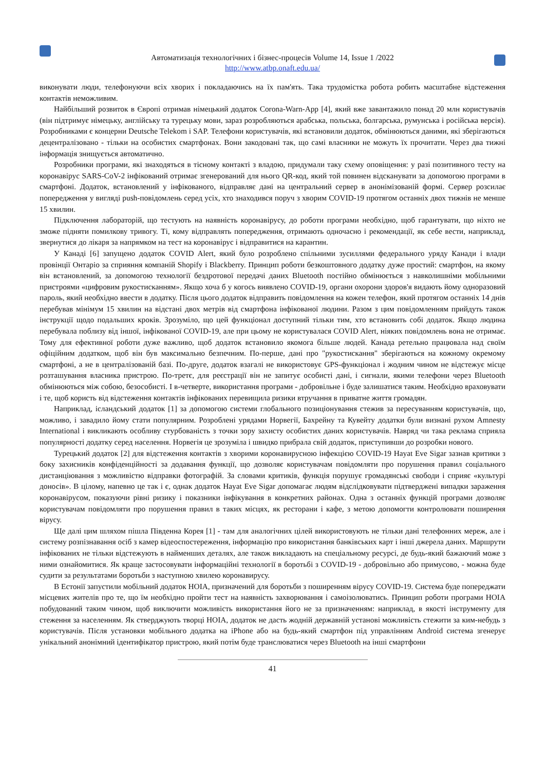Автоматизація технологічних і бізнес-процесів Volume 14, Issue 1 /2022
http://www.atbp.onaft.edu.ua/
виконувати люди, телефонуючи всіх хворих і покладаючись на їх пам'ять. Така трудомістка робота робить масштабне відстеження контактів неможливим.
Найбільший розвиток в Європі отримав німецький додаток Corona-Warn-App [4], який вже завантажило понад 20 млн користувачів (він підтримує німецьку, англійську та турецьку мови, зараз розробляються арабська, польська, болгарська, румунська і російська версія). Розробниками є концерни Deutsche Telekom і SAP. Телефони користувачів, які встановили додаток, обмінюються даними, які зберігаються децентралізовано - тільки на особистих смартфонах. Вони закодовані так, що самі власники не можуть їх прочитати. Через два тижні інформація знищується автоматично.
Розробники програми, які знаходяться в тісному контакті з владою, придумали таку схему оповіщення: у разі позитивного тесту на коронавірус SARS-CoV-2 інфікований отримає згенерований для нього QR-код, який той повинен відсканувати за допомогою програми в смартфоні. Додаток, встановлений у інфікованого, відправляє дані на центральний сервер в анонімізованій формі. Сервер розсилає попередження у вигляді push-повідомлень серед усіх, хто знаходився поруч з хворим COVID-19 протягом останніх двох тижнів не менше 15 хвилин.
Підключення лабораторій, що тестують на наявність коронавірусу, до роботи програми необхідно, щоб гарантувати, що ніхто не зможе підняти помилкову тривогу. Ті, кому відправлять попередження, отримають одночасно і рекомендації, як себе вести, наприклад, звернутися до лікаря за напрямком на тест на коронавірус і відправитися на карантин.
У Канаді [6] запущено додаток COVID Alert, який було розроблено спільними зусиллями федерального уряду Канади і влади провінції Онтаріо за сприяння компаній Shopify і Blackberry. Принцип роботи безкоштовного додатку дуже простий: смартфон, на якому він встановлений, за допомогою технології бездротової передачі даних Bluetooth постійно обмінюється з навколишніми мобільними пристроями «цифровим рукостисканням». Якщо хоча б у когось виявлено COVID-19, органи охорони здоров'я видають йому одноразовий пароль, який необхідно ввести в додатку. Після цього додаток відправить повідомлення на кожен телефон, який протягом останніх 14 днів перебував мінімум 15 хвилин на відстані двох метрів від смартфона інфікованої людини. Разом з цим повідомленням прийдуть також інструкції щодо подальших кроків. Зрозуміло, що цей функціонал доступний тільки тим, хто встановить собі додаток. Якщо людина перебувала поблизу від іншої, інфікованої COVID-19, але при цьому не користувалася COVID Alert, ніяких повідомлень вона не отримає. Тому для ефективної роботи дуже важливо, щоб додаток встановило якомога більше людей. Канада ретельно працювала над своїм офіційним додатком, щоб він був максимально безпечним. По-перше, дані про "рукостискання" зберігаються на кожному окремому смартфоні, а не в централізованій базі. По-друге, додаток взагалі не використовує GPS-функціонал і жодним чином не відстежує місце розташування власника пристрою. По-третє, для реєстрації він не запитує особисті дані, і сигнали, якими телефони через Bluetooth обмінюються між собою, безособисті. І в-четверте, використання програми - добровільне і буде залишатися таким. Необхідно враховувати і те, щоб користь від відстеження контактів інфікованих перевищила ризики втручання в приватне життя громадян.
Наприклад, ісландський додаток [1] за допомогою системи глобального позиціонування стежив за пересуванням користувачів, що, можливо, і завадило йому стати популярним. Розроблені урядами Норвегії, Бахрейну та Кувейту додатки були визнані рухом Amnesty International і викликають особливу стурбованість з точки зору захисту особистих даних користувачів. Навряд чи така реклама сприяла популярності додатку серед населення. Норвегія це зрозуміла і швидко прибрала свій додаток, приступивши до розробки нового.
Турецький додаток [2] для відстеження контактів з хворими коронавирусною інфекцією COVID-19 Hayat Eve Sigar зазнав критики з боку захисників конфіденційності за додавання функції, що дозволяє користувачам повідомляти про порушення правил соціального дистанціювання з можливістю відправки фотографій. За словами критиків, функція порушує громадянські свободи і сприяє «культурі доносів». В цілому, напевно це так і є, однак додаток Hayat Eve Sigar допомагає людям відслідковувати підтверджені випадки зараження коронавірусом, показуючи рівні ризику і показники інфікування в конкретних районах. Одна з останніх функцій програми дозволяє користувачам повідомляти про порушення правил в таких місцях, як ресторани і кафе, з метою допомогти контролювати поширення вірусу.
Ще далі цим шляхом пішла Південна Корея [1] - там для аналогічних цілей використовують не тільки дані телефонних мереж, але і систему розпізнавання осіб з камер відеоспостереження, інформацію про використання банківських карт і інші джерела даних. Маршрути інфікованих не тільки відстежують в найменших деталях, але також викладають на спеціальному ресурсі, де будь-який бажаючий може з ними ознайомитися. Як краще застосовувати інформаційні технології в боротьбі з COVID-19 - добровільно або примусово, - можна буде судити за результатами боротьби з наступною хвилею коронавирусу.
В Естонії запустили мобільний додаток HOIA, призначений для боротьби з поширенням вірусу COVID-19. Система буде попереджати місцевих жителів про те, що їм необхідно пройти тест на наявність захворювання і самоізолюватись. Принцип роботи програми HOIA побудований таким чином, щоб виключити можливість використання його не за призначенням: наприклад, в якості інструменту для стеження за населенням. Як стверджують творці HOIA, додаток не дасть жодній державній установі можливість стежити за ким-небудь з користувачів. Після установки мобільного додатка на iPhone або на будь-який смартфон під управлінням Android система згенерує унікальний анонімний ідентифікатор пристрою, який потім буде транслюватися через Bluetooth на інші смартфони
41